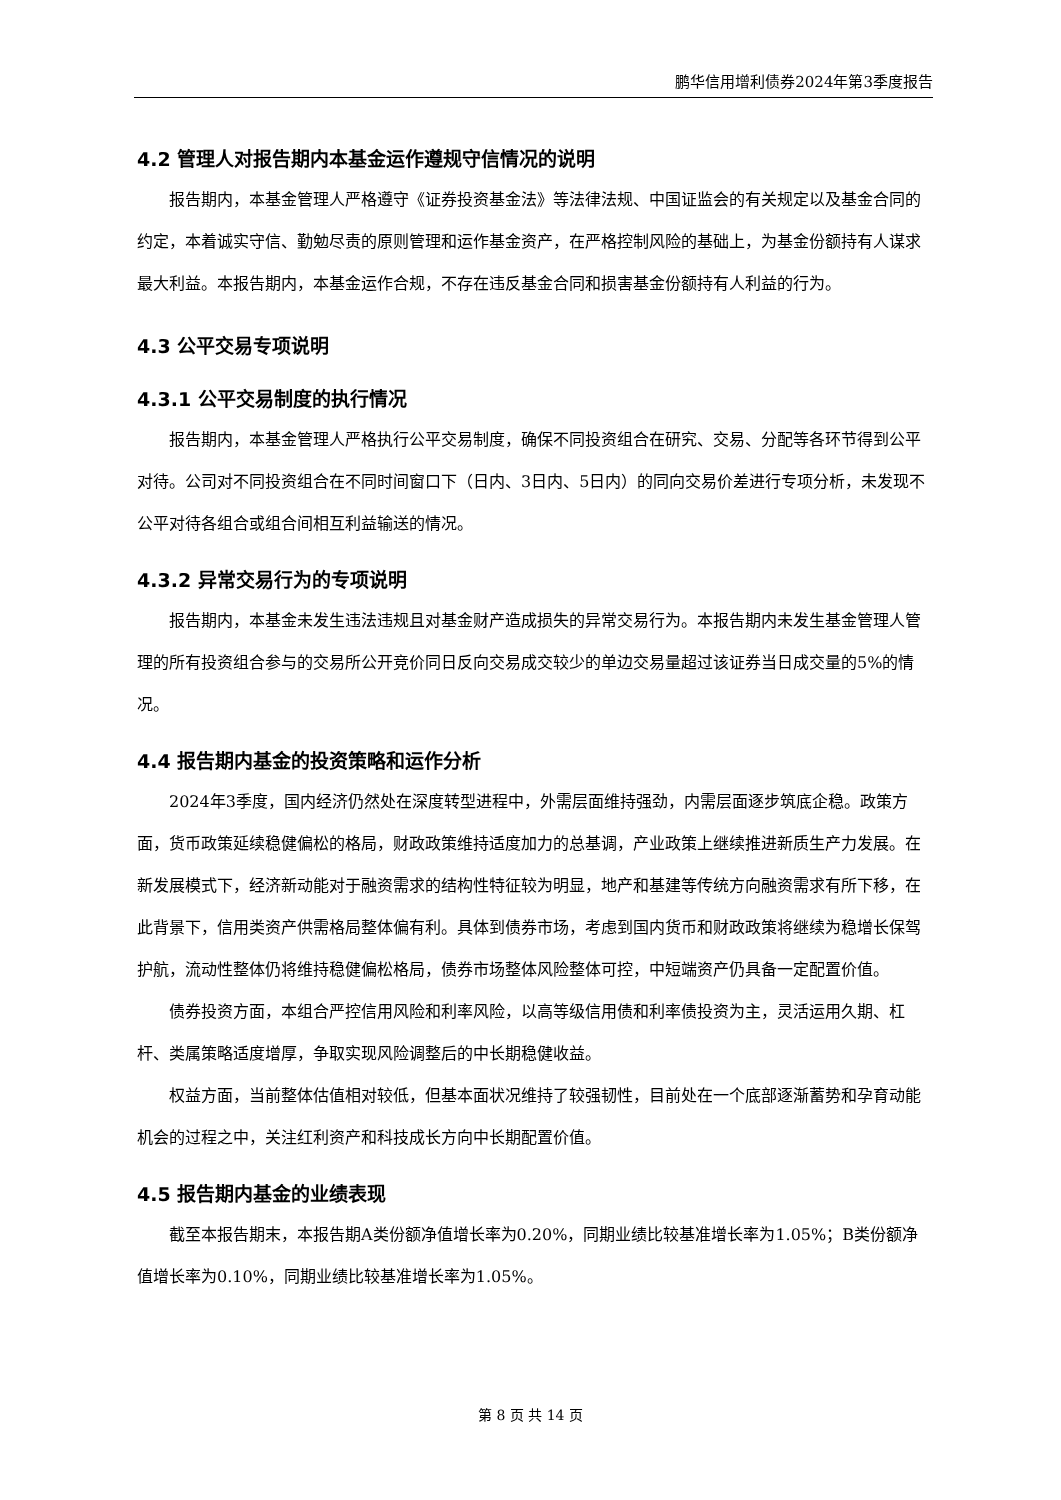鹏华信用增利债券2024年第3季度报告
4.2 管理人对报告期内本基金运作遵规守信情况的说明
报告期内，本基金管理人严格遵守《证券投资基金法》等法律法规、中国证监会的有关规定以及基金合同的约定，本着诚实守信、勤勉尽责的原则管理和运作基金资产，在严格控制风险的基础上，为基金份额持有人谋求最大利益。本报告期内，本基金运作合规，不存在违反基金合同和损害基金份额持有人利益的行为。
4.3 公平交易专项说明
4.3.1 公平交易制度的执行情况
报告期内，本基金管理人严格执行公平交易制度，确保不同投资组合在研究、交易、分配等各环节得到公平对待。公司对不同投资组合在不同时间窗口下（日内、3日内、5日内）的同向交易价差进行专项分析，未发现不公平对待各组合或组合间相互利益输送的情况。
4.3.2 异常交易行为的专项说明
报告期内，本基金未发生违法违规且对基金财产造成损失的异常交易行为。本报告期内未发生基金管理人管理的所有投资组合参与的交易所公开竞价同日反向交易成交较少的单边交易量超过该证券当日成交量的5%的情况。
4.4 报告期内基金的投资策略和运作分析
2024年3季度，国内经济仍然处在深度转型进程中，外需层面维持强劲，内需层面逐步筑底企稳。政策方面，货币政策延续稳健偏松的格局，财政政策维持适度加力的总基调，产业政策上继续推进新质生产力发展。在新发展模式下，经济新动能对于融资需求的结构性特征较为明显，地产和基建等传统方向融资需求有所下移，在此背景下，信用类资产供需格局整体偏有利。具体到债券市场，考虑到国内货币和财政政策将继续为稳增长保驾护航，流动性整体仍将维持稳健偏松格局，债券市场整体风险整体可控，中短端资产仍具备一定配置价值。
债券投资方面，本组合严控信用风险和利率风险，以高等级信用债和利率债投资为主，灵活运用久期、杠杆、类属策略适度增厚，争取实现风险调整后的中长期稳健收益。
权益方面，当前整体估值相对较低，但基本面状况维持了较强韧性，目前处在一个底部逐渐蓄势和孕育动能机会的过程之中，关注红利资产和科技成长方向中长期配置价值。
4.5 报告期内基金的业绩表现
截至本报告期末，本报告期A类份额净值增长率为0.20%，同期业绩比较基准增长率为1.05%；B类份额净值增长率为0.10%，同期业绩比较基准增长率为1.05%。
第 8 页 共 14 页